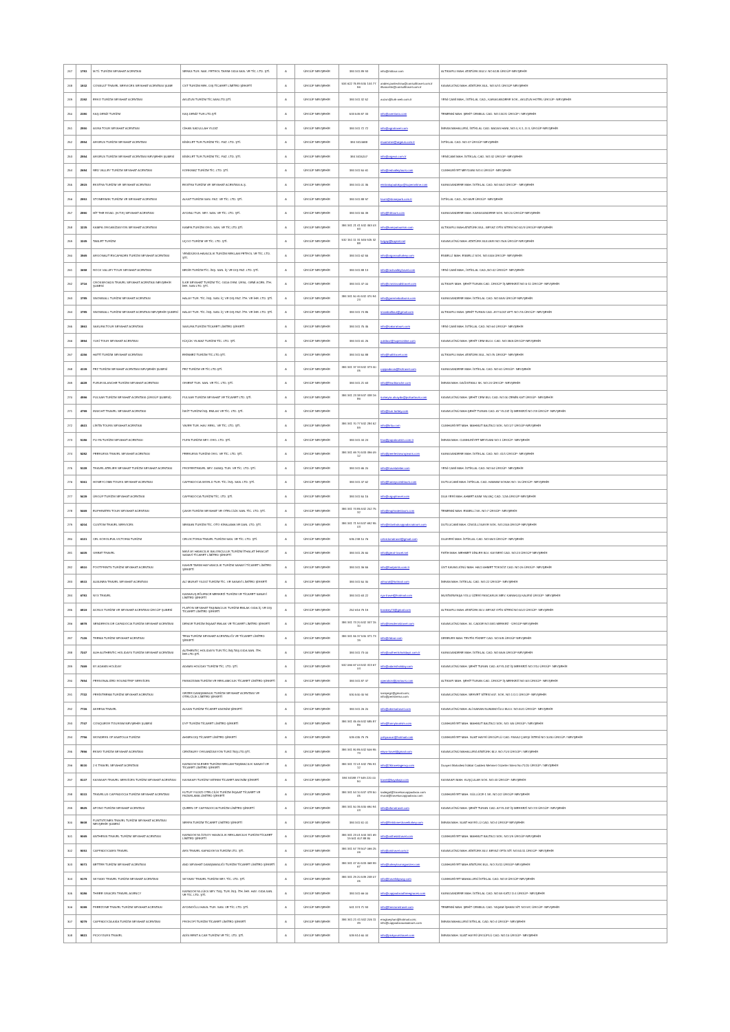| 247 | 1783 | M.T.İ. TURİZM SEYAHAT ACENTASI | SERAS TUR. NAK. PETROL TARIM GIDA SAN. VE TİC. LTD. ŞTİ. | A | ÜRGÜP NEVŞEHİR | 384 341 89 93 | info@mtitour.com | ALTIKAPILI MAH. ATATÜRK BULV. NO:51/B ÜRGÜP-NEVŞEHİR |
| 248 | 1932 | CONSULT TRAVEL SERVICES SEYAHAT ACENTASI ŞUBE | CST TURİZM REK. DIŞ TİCARET LİMİTED ŞİRKETİ | A | ÜRGÜP NEVŞEHİR | 534 622 75 89 530 144 77 56 | andrei.pantechina@consulttravel.com.tr ilhancetin@consulttravel.com.tr | KAVAKLIÖNÜ MAH. ATATÜRK BUL. NO:57/1 ÜRGÜP NEVŞEHİR |
| 249 | 2192 | ERKO TURİZM SEYAHAT ACENTASI | AKUZUN TURİZM TİC.SAN.LTD.ŞTİ. | A | ÜRGÜP NEVŞEHİR | 384 341 32 52 | auzun@turk-web.com.tr | YENİ CAMİ MAH., İSTİKLAL CAD., KARAGANDERE SOK., AKUZUN HOTEL ÜRGÜP- NEVŞEHİR |
| 250 | 2380 | KAŞ DENİZ TURİZM | KAŞ DENİZ TUR.LTD.ŞTİ | A | ÜRGÜP NEVŞEHİR | 533 549 87 33 | info@aventoria.com | TEMENNİ MAH. ŞEHİT CEMBUL CAD. NO:13/2/1 ÜRGÜP / NEVŞEHİR |
| 251 | 2550 | AGRA TOUR SEYAHAT ACENTASI | CİHAN SADULLAH YILDIZ | A | ÜRGÜP NEVŞEHİR | 384 341 72 72 | info@agratravel.com | İMRAN MAHALLESİ, İSTİKLAL CAD. BADAS HANI, NO:4, K:1, D:3, ÜRGÜP-NEVŞEHİR |
| 252 | 2554 | ARGEUS TURİZM SEYAHAT ACENTASI | BİSİKLET TUR.TURİZM TİC. PAZ. LTD. ŞTİ. | A | ÜRGÜP NEVŞEHİR | 384 3414688 | muammer@argeus.com.tr | İSTİKLAL CAD. NO:47 ÜRGÜP-NEVŞEHİR |
| 253 | 2554 | ARGEUS TURİZM SEYAHAT ACENTASI NEVŞEHİR ŞUBESİ | BİSİKLET TUR.TURİZM TİC. PAZ. LTD. ŞTİ. | A | ÜRGÜP NEVŞEHİR | 384 3415207 | info@argeus.com.tr | YENİCAMİ MAH. İSTİKLAL CAD. NO:32 ÜRGÜP -NEVŞEHİR |
| 254 | 2684 | RED VALLEY TURİZM SEYAHAT ACENTASI | KORKMAZ TURİZM TİC. LTD. ŞTİ. | A | ÜRGÜP NEVŞEHİR | 384 341 50 61 | info@redvalleytours.com | CUMHURİYET MEYDANI NO:4 ÜRGÜP -NEVŞEHİR |
| 255 | 2915 | EKSTRA TURİZM VE SEYAHAT ACENTASI | EKSTRA TURİZM VE SEYAHAT ACENTASI A.Ş. | A | ÜRGÜP NEVŞEHİR | 384 341 01 35 | ekstrakapadokya@superonline.com | KARAGANDERE MAH. İSTİKLAL CAD. NO:59/2 ÜRGÜP - NEVŞEHİR |
| 256 | 2953 | STONEPARK TURİZM VE SEYAHAT ACENTASI | ALKAT TURİZM SAN. PAZ. VE TİC. LTD. ŞTİ. | A | ÜRGÜP NEVŞEHİR | 384 341 88 97 | tours@stonepark.com.tr | İSTİKLAL CAD., NO:59/E ÜRGÜP -NEVŞEHİR |
| 257 | 2990 | HİT THE ROAD. (H.T.R) SEYAHAT ACENTASI | AYDINLI TUR. SEY. SAN. VE TİC. LTD. ŞTİ. | A | ÜRGÜP NEVŞEHİR | 384 341 55 49 | info@htrtours.com | KARAGANDERE MAH. KARAGANDERE SOK. NO:20 ÜRGÜP-NEVŞEHİR |
| 258 | 3235 | KAMPA ORGANİZASYON SEYAHAT ACENTASI | KAMPA TURİZM ORG. SAN. VE TİC.LTD.ŞTİ. | A | ÜRGÜP NEVŞEHİR | 384 341 21 41 532 453 03 63 | info@kampatourism.com | ALTIKAPILI MAH.ATATÜRK BUL. BEYAZ OFİS SİTESİ NO:51/3 ÜRGÜP-NEVŞEHİR |
| 259 | 3245 | TABLET TURİZM | UÇGO TURİZM VE TİC. LTD. ŞTİ. | A | ÜRGÜP NEVŞEHİR | 532 151 11 31 545 925 32 88 | turgay@kaynet.net | KAVAKLIÖNÜ MAH. ATATÜRK BULVARI NO:75/A ÜRGÜP-NEVŞEHİR |
| 260 | 3565 | ARGONAUT ESCAPADES TURİZM SEYAHAT ACENTASI | YENİDÜNYA HAVACILIK TURİZM REKLAM PETROL VE TİC. LTD. ŞTİ. | A | ÜRGÜP NEVŞEHİR | 384 341 62 55 | info@argonautturkey.com | ESBELLİ MAH. ESBELLİ SOK. NO:44/A ÜRGÜP- NEVŞEHİR |
| 261 | 3658 | ROCK VALLEY TOUR SEYAHAT ACENTASI | BEDİR TURİZM TİC. İNŞ. SAN. İÇ VE DIŞ PAZ. LTD. ŞTİ. | A | ÜRGÜP NEVŞEHİR | 384 341 88 13 | info@rockvalleytravel.com | YENİ CAMİ MAH., İSTİKLAL CAD.,NO:42 ÜRGÜP- NEVŞEHİR |
| 262 | 3716 | CROSSROADS TRAVEL SEYAHAT ACENTASI NEVŞEHİR ŞUBESİ | İLKE SEYAHAT TURİZM TİC. GIDA ORM. ÜRNL. GEMİ ACEN. İTH. İHR. SAN LTD. ŞTİ. | A | ÜRGÜP NEVŞEHİR | 384 341 47 00 | info@crossroadstravel.com | ALTIKAPI MAH. ŞEHİT TURAN CAD. ÜRGÜP İŞ MERKEZİ NO:5-11 ÜRGÜP- NEVŞEHİR |
| 263 | 3785 | SNOWBALL TURİZM SEYAHAT ACENTASI | HALAY TUR. TİC. İNŞ. SAN. İÇ VE DIŞ PAZ. İTH. VE İHR. LTD. ŞTİ. | A | ÜRGÜP NEVŞEHİR | 384 341 50 40 532 470 94 23 | info@goreme­balloons.com | KARAGANDERE MAH. İSTİKLAL CAD. NO:59/5 ÜRGÜP-NEVŞEHİR |
| 264 | 3785 | SNOWBALL TURİZM SEYAHAT ACENTASI NEVŞEHİR ŞUBESİ | HALAY TUR. TİC. İNŞ. SAN. İÇ VE DIŞ PAZ. İTH. VE İHR. LTD. ŞTİ. | A | ÜRGÜP NEVŞEHİR | 384 341 74 85 | snowballtour@gmail.com | ALTIKAPILI MAH. ŞEHİT TURAN CAD. AYYILDIZ APT. NO:7/5 ÜRGÜP- NEVŞEHİR |
| 265 | 3863 | SAKURA TOUR SEYAHAT ACENTASI | SAKURA TURİZM TİCARET LİMİTED ŞİRKETİ | A | ÜRGÜP NEVŞEHİR | 384 341 75 45 | info@sakuratours.com | YENİ CAMİ MAH. İSTİKLAL CAD. NO:64 ÜRGÜP- NEVŞEHİR |
| 266 | 3894 | YUKİ TOUR SEYAHAT ACENTASI | KÜÇÜK YILMAZ TURİZM TİC. LTD. ŞTİ. | A | ÜRGÜP NEVŞEHİR | 384 341 61 25 | yukitour@superonline.com | KAVAKLIÖNÜ MAH. ŞEHİT CEM BULV. CAD. NO:38/A ÜRGÜP-NEVŞEHİR |
| 267 | 4156 | HATTİ TURİZM SEYAHAT ACENTASI | ERİNMEZ TURİZM TİC.LTD.ŞTİ. | A | ÜRGÜP NEVŞEHİR | 384 341 50 88 | info@hattitravel.com | ALTIKAPILI MAH. ATATÜRK BUL. NO:75 ÜRGÜP- NEVŞEHİR |
| 268 | 4339 | FEZ TURİZM SEYAHAT ACENTASI NEVŞEHİR ŞUBESİ | FEZ TURİZM VE TİC.LTD.ŞTİ. | A | ÜRGÜP NEVŞEHİR | 384 341 37 33 532 373 40 05 | cappadocia@feztravel.com | KARAGANDERE MAH. İSTİKLAL CAD. NO:61 ÜRGÜP- NEVŞEHİR |
| 269 | 4428 | FLEUR BLANCHE TURİZM SEYAHAT ACENTASI | ORIENT TUR. SAN. VE TİC. LTD. ŞTİ. | A | ÜRGÜP NEVŞEHİR | 384 341 21 63 | info@fleurblanche.com | İMRAN MAH. DAĞISTANLI SK. NO:24 ÜRGÜP- NEVŞEHİR |
| 270 | 4596 | PULSAR TURİZM SEYAHAT ACENTASI (ÜRGÜP ŞUBESİ) | PULSAR TURİZM SEYAHAT VE TİCARET LTD. ŞTİ. | A | ÜRGÜP NEVŞEHİR | 384 341 23 38 537 438 16 86 | sumeyra.ulcayda@pulsartours.com | KAVAKLIÖNÜ MAH. ŞEHİT CEM BUL CAD. NO:30 ZEMİN KAT ÜRGÜP- NEVŞEHİR |
| 271 | 4799 | INSIGHT TRAVEL SEYAHAT ACENTASI | İSKİT TURİZM İNŞ. EMLAK VE TİC. LTD. ŞTİ. | A | ÜRGÜP NEVŞEHİR | | info@sun-turkey.com | KAVAKLIÖNÜ MAH.ŞEHİT TURAN CAD. AY YILDIZ İŞ MERKEZİ NO:7/8 ÜRGÜP -NEVŞEHİR |
| 272 | 4923 | LİRİTA TOURS SEYAHAT ACENTASI | YAVER TUR. HAV. REKL. VE TİC. LTD. ŞTİ. | A | ÜRGÜP NEVŞEHİR | 384 341 70 77 532 284 52 59 | info@lirita.com | CUMHURİYET MAH. MAHMUT BALTACI SOK. NO:1/7 ÜRGÜP-NEVŞEHİR |
| 273 | 5186 | PU-PA TURİZM SEYAHAT ACENTASI | PUPA TURİZM SEY. ORG. LTD. ŞTİ. | A | ÜRGÜP NEVŞEHİR | 384 341 44 24 | hsa@pupatourism.com.tr | İMRAN MAH. CUMHURİYET MEYDANI NO:1 ÜRGÜP- NEVŞEHİR |
| 274 | 5282 | PEERLESS TRAVEL SEYAHAT ACENTASI | PEERLESS TURİZM ORG. VE TİC. LTD. ŞTİ. | A | ÜRGÜP NEVŞEHİR | 384 341 69 70 533 496 09 12 | info@peerlesseuropeans.com | KARAGANDERE MAH. İSTİKLAL CAD. NO: 41/1 ÜRGÜP- NEVŞEHİR |
| 275 | 5328 | TRAVEL ATELIER SEYAHAT TURİZM SEYAHAT ACENTASI | PROPERTRAVEL SEY. DANIŞ. TUR. VE TİC. LTD. ŞTİ. | A | ÜRGÜP NEVŞEHİR | 384 341 65 20 | info@travelatelier.com | YENİ CAMİ MAH. İSTİKLAL CAD. NO:54 ÜRGÜP- NEVŞEHİR |
| 276 | 5361 | HONEYCOMB TOURS SEYAHAT ACENTASI | CAPPADOCIA WORLD TUR. TİC. İNŞ. SAN. LTD. ŞTİ. | A | ÜRGÜP NEVŞEHİR | 384 341 47 62 | info@honeycombtours.com | DUTLUCAMİ MAH. İSTİKLAL CAD. HAMAM SOKAK NO: 15 ÜRGÜP- NEVŞEHİR |
| 277 | 5439 | ÜRGÜP TURİZM SEYAHAT ACENTASI | CAPPADOCIA TURİZM TİC. LTD. ŞTİ. | A | ÜRGÜP NEVŞEHİR | 384 341 50 15 | info@urguptravel.com | DUA YERİ MAH. AHMET ASIM YALVAÇ CAD. 12/A ÜRGÜP-NEVŞEHİR |
| 278 | 5469 | EUPHRATES TOUR SEYAHAT ACENTASI | ÇAKIR TURİZM SEYAHAT VE OTELCİLİK SAN. TİC. LTD. ŞTİ. | A | ÜRGÜP NEVŞEHİR | 384 341 74 85 532 202 75 32 | info@euphratestours.com | TEMENNİ MAH. ESBELLİ SK. NO:7 ÜRGÜP- NEVŞEHİR |
| 279 | 6204 | CUSTOM TRAVEL SERVICES | SEKBAN TURİZM TİC. OTO KİRALAMA VE DAN. LTD. ŞTİ. | A | ÜRGÜP NEVŞEHİR | 384 341 71 94 537 692 95 03 | info@istanbulcappadociatours.com | DUTLUCAMİ MAH. CİNGİLLİ BAYIR SOK. NO:24/A ÜRGÜP-NEVŞEHİR |
| 280 | 6321 | CEL KOROLEVA VICTORIA TURİZM | CELVICTORIA TRAVEL TURİZM SAN. VE TİC. LTD. ŞTİ. | A | ÜRGÜP NEVŞEHİR | 535 238 10 76 | celvictoriatravel@gmail.com | DUAYERİ MAH. İSTİKLAL CAD. NO:59/3 ÜRGÜP- NEVŞEHİR |
| 281 | 6405 | GREAT TRAVEL | MAVİ AY HAVACILIK BALONCULUK TURİZM İTHALAT İHRACAT SANAYİ TİCARET LİMİTED ŞİRKETİ | A | ÜRGÜP NEVŞEHİR | 384 341 25 60 | info@great-travel.net | FATİH MAH. MEHMET DİNLER BLV. KAYSERİ CAD. NO:23 ÜRGÜP NEVŞEHİR |
| 282 | 6510 | FOOTPRINTS TURİZM SEYAHAT ACENTASI | KAHVE TARIM HAYVANCILIK TURİZM SANAYİ TİCARET LİMİTED ŞİRKETİ | A | ÜRGÜP NEVŞEHİR | 384 341 36 55 | info@footprints.com.tr | ÜST KAVAKLIÖNÜ MAH. HACI AHMET TOKSÖZ CAD. NO:26 ÜRGÜP- NEVŞEHİR |
| 283 | 6533 | ALBUNEA TRAVEL SEYAHAT ACENTASI | ALİ MURAT YILDIZ TURİZM TİC. VE SANAYİ LİMİTED ŞİRKETİ | A | ÜRGÜP NEVŞEHİR | 384 341 50 30 | almurat@hotmail.com | İMRAN MAH. İSTİKLAL CAD. NO:22 ÜRGÜP- NEVŞEHİR |
| 284 | 6783 | NYX TRAVEL | KARAKUŞ EĞLENCE MERKEZİ TURİZM VE TİCARET SANAYİ LİMİTED ŞİRKETİ | A | ÜRGÜP NEVŞEHİR | 384 341 63 22 | nyx-travel@hotmail.com | MUSTAFAPAŞA YOLU ÜZERİ PANCARLIK MEV. KARAKUŞ KALESİ ÜRGÜP- NEVŞEHİR |
| 285 | 6819 | ACRUX TURİZM VE SEYAHAT ACENTASI ÜRGÜP ŞUBESİ | PLATON SEYAHAT TAŞIMACILIK TURİZM EMLAK GIDA İÇ VE DIŞ TİCARET LİMİTED ŞİRKETİ | A | ÜRGÜP NEVŞEHİR | 252 616 79 19 | borakey74@gmail.com | ALTIKAPILI MAH. ATATÜRK BLV. BEYAZ OFİS SİTESİ NO:51/2 ÜRGÜP- NEVŞEHİR |
| 286 | 6878 | SENDEROS DE CAPADOCIA TURİZM SEYAHAT ACENTASI | DENGE TURİZM İNŞAAT EMLAK VE TİCARET LİMİTED ŞİRKETİ | A | ÜRGÜP NEVŞEHİR | 384 341 73 20 532 347 15 10 | info@senderostravel.com | KAVAKLIÖNÜ MAH. 34. CADDE NO:38/1 MERKEZ - ÜRGÜP-NEVŞEHİR |
| 287 | 7126 | TREMA TURİZM SEYAHAT ACENTASI | TESA TURİZM SEYAHAT ACENTALIĞI VE TİCARET LİMİTED ŞİRKETİ | A | ÜRGÜP NEVŞEHİR | 384 341 55 37 530 371 73 19 | info@rtdour.com | DERELER MAH. TEVFİK FİKRET CAD. NO:9/B ÜRGÜP NEVŞEHİR |
| 288 | 7247 | AUH AUTHENTIC HOLIDAYS TURİZM SEYAHAT ACENTASI | AUTHENTIC HOLIDAYS TUR.TİC.İNŞ.TAŞ.GIDA SAN. İTH. İHR.LTD.ŞTİ. | A | ÜRGÜP NEVŞEHİR | 384 341 73 00 | info@authenticholidays.com.tr | KARAGANDERE MAH. İSTİKLAL CAD. NO:59/A ÜRGÜP-NEVŞEHİR |
| 289 | 7469 | BY ADAMS HOLİDAY | ADAMS HOLİDAY TURİZM TİC. LTD. ŞTİ. | A | ÜRGÜP NEVŞEHİR | 532 066 67 04 532 413 67 04 | info@adamsholiday.com | KAVAKLIÖNÜ MAH. ŞEHİT TURAN CAD. AYYILDIZ İŞ MERKEZİ NO:7/10 ÜRGÜP- NEVŞEHİR |
| 290 | 7654 | PERSONALIZED ROUNDTRIP SERVİCES | PARADİGMA TURİZM VE REKLAMCILIK TİCARET LİMİTED ŞİRKETİ | A | ÜRGÜP NEVŞEHİR | 384 341 87 47 | operation@protours.com | ALTIKAPI MAH. ŞEHİT TURAN CAD. ÜRGÜP İŞ MERKEZİ NO:5/3 ÜRGÜP- NEVŞEHİR |
| 291 | 7722 | PERİSTREMA TURİZM SEYAHAT ACENTASI | GEZER DANIŞMANLIK TURİZM SEYAHAT ACENTASI VE OTELCİLİK LİMİTED ŞİRKETİ | A | ÜRGÜP NEVŞEHİR | 530 540 40 94 | saniyegz@gmail.com; info@peristrema.com | KAVAKLIÖNÜ MAH. SERVET SİTESİ 637. SOK. NO:1 D:1 ÜRGÜP- NEVŞEHİR |
| 292 | 7726 | AKRESA TRAVEL | ALKAN TURİZM TİCARET ANONİM ŞİRKETİ | A | ÜRGÜP NEVŞEHİR | 384 341 26 20 | info@akresatravel.com | KAVAKLIÖNÜ MAH. ALİ BARAN NUMANOĞLU BULV. NO:40/1 ÜRGÜP- NEVŞEHİR |
| 293 | 7747 | CONQUEOR TOURISM NEVŞEHİR ŞUBESİ | DYF TURİZM TİCARET LİMİTED ŞİRKETİ | A | ÜRGÜP NEVŞEHİR | 384 341 45 46 532 585 87 86 | info@funnytourism.com | CUMHURİYET MAH. MAHMUT BALTACI SOK. NO: 5/5 ÜRGÜP / NEVŞEHİR |
| 294 | 7756 | WONDERS OF ANATOLIA TURİZM | AHSEN DIŞ TİCARET LİMİTED ŞİRKETİ | A | ÜRGÜP NEVŞEHİR | 539 435 79 79 | yahyaacar@hotmail.com | CUMHURİYET MAH. SUAT HAYRİ ÜRGÜPLÜ CAD. PASAJ ÇARŞI İSTESİ NO:10/30 ÜRGÜP / NEVŞEHİR |
| 295 | 7896 | EKWO TURİZM SEYAHAT ACENTASI | CENTAURY ORGANİZASYON TURZ.TAŞ.LTD.ŞTİ. | A | ÜRGÜP NEVŞEHİR | 384 341 80 85 532 506 95 73 | ekwo-travel@gmail.com | KAVAKLIÖNÜ MAHALLESİ ATATÜRK BLV. NO:71/4 ÜRGÜP / NEVŞEHİR |
| 296 | 8030 | 2 K TRAVEL SEYAHAT ACENTASI | KAPADOKYA ESER TURİZM REKLAM TAŞIMACILIK SANAYİ VE TİCARET LİMİTED ŞİRKETİ | A | ÜRGÜP NEVŞEHİR | 384 341 72 01 532 795 91 12 | info@2ktravelagency.com | Duayeri Mahallesi İstiklal Caddesi Mehmet Güzeller Sitesi No:71/20 ÜRGÜP / NEVŞEHİR |
| 297 | 8137 | KAYAKAPI TRAVEL SERVİCES TURİZM SEYAHAT ACENTASI | KAYAKAPI TURİZM YATIRIM TİCARET ANONİM ŞİRKETİ | A | ÜRGÜP NEVŞEHİR | 384 34188 77 549 220 00 50 | travel@kayakapi.com | KAYAKAPI MAH. KUŞÇULAR SOK. NO:43 ÜRGÜP- NEVŞEHİR |
| 298 | 8333 | TRAVELUX CAPPADOCIA TURİZM SEYAHAT ACENTASI | KUTUP YILDIZI OTELCİLİK TURİZM İNŞAAT TİCARET VE PAZARLAMA LİMİTED ŞİRKETİ | A | ÜRGÜP NEVŞEHİR | 384 341 54 10 537 478 50 05 | sadegul@traveluxcappadocia.com murat@traveluxcappadocia.com | CUMHURİYET MAH. GÜLLÜCE-1 SK. NO:2/2 ÜRGÜP-NEVŞEHİR |
| 299 | 8525 | AFONO TURİZM SEYAHAT ACENTASI | QUEEN OF CAPPADOCIA TURİZM LİMİTED ŞİRKETİ | A | ÜRGÜP NEVŞEHİR | 384 341 50 35 530 690 94 03 | info@afonotravel.com | KAVAKLIÖNÜ MAH. ŞEHİT TURAN CAD. AYYILDIZ İŞ MERKEZİ NO:7/3 ÜRGÜP- NEVŞEHİR |
| 300 | 8608 | FLINTSTONES TRAVEL TURİZM SEYAHAT ACENTASI NEVŞEHİR ŞUBESİ | SERPA TURİZM TİCARET LİMİTED ŞİRKETİ | A | ÜRGÜP NEVŞEHİR | 384 341 51 01 | info@flintstonestravelturkey.com | İMRAN MAH. SUAT HAYRİ LÜ CAD. NO:4 ÜRGÜP NEVŞEHİR |
| 301 | 9065 | ANTHESIS TRAVEL TURİZM SEYAHAT ACENTASI | KAPADOKYA ÖZSOY HAVACILIK REKLAMCILIK TURİZM TİCARET LİMİTED ŞİRKETİ | A | ÜRGÜP NEVŞEHİR | 384 341 23 01 544 341 69 19 541 407 88 80 | info@anthesistravel.com | CUMHURİYET MAH. MAHMUT BALTACI SOK. NO:1/9 ÜRGÜP-NEVŞEHİR |
| 302 | 9053 | CAPPADOCIARS TRAVEL | ARS TRAVEL KAPADOKYA TURİZM LTD. ŞTİ. | A | ÜRGÜP NEVŞEHİR | 384 341 57 78 507 066 25 06 | info@arstravel.com.tr | KAVAKLIÖNÜ MAH. ATATÜRK BLV. BEYAZ OFİS SİT. NO:51/11 ÜRGÜP- NEVŞEHİR |
| 303 | 9073 | BETTER TURİZM SEYAHAT ACENTASI | AND SEYAHAT DANIŞMANLIĞI TURİZM TİCARET LİMİTED ŞİRKETİ | A | ÜRGÜP NEVŞEHİR | 384 341 47 40 533 468 99 67 | info@turkeytourorganizer.com | CUMHURİYET MAH ATATÜRK BUL. NO:70/11 ÜRGÜP-NEVŞEHİR |
| 304 | 9179 | SKYWAY TRAVEL TURİZM SEYAHAT ACENTASI | SKYWAY TRAVEL TURİZM SEY. TİC. LTD. ŞTİ. | A | ÜRGÜP NEVŞEHİR | 384 341 29 20 539 248 07 05 | info@travelskyway.com | CUMHURİYET MAHALLESİ İSTİKLAL CAD. NO:8 ÜRGÜP-NEVŞEHİR |
| 305 | 9186 | THREE GRACES TRAVEL AGENCY | KAPADOKYA LÜKS SEY. TAŞ. TUR. İNŞ. İTH. İHR. HAY. GIDA SAN. VE TİC. LTD. ŞTİ. | A | ÜRGÜP NEVŞEHİR | 384 341 66 00 | info@cappadociathreegraces.com | KARAGANDERE MAH. İSTİKLAL CAD. NO:59 KAT:2 D:4 ÜRGÜP- NEVŞEHİR |
| 306 | 9199 | FREEZONE TRAVEL TURİZM SEYAHAT ACENTASI | AYDINOĞLU HAVA. TUR. SAN. VE TİC. LTD. ŞTİ. | A | ÜRGÜP NEVŞEHİR | 541 374 71 93 | info@freezonetravel.com | TEMENNİ MAH. ŞEHİT CEMBUL CAD. YAŞAM İŞHANI SİT. NO:9/C ÜRGÜP- NEVŞEHİR |
| 307 | 9279 | CAPPADOCİA ASİA TURİZM SEYAHAT ACENTASI | PROKOPİ TURİZM TİCARET LİMİTED ŞİRKETİ | A | ÜRGÜP NEVŞEHİR | 384 341 21 41 532 205 11 49 | eroglueyhan@hotmail.com; info@cappadociaasiatours.com | İMRAN MAHALLESİ İSTİKLAL CAD. NO:4 ÜRGÜP- NEVŞEHİR |
| 308 | 9823 | PICKYOURS TRAVEL | ADİS RENT A CAR TURİZM VE TİC. LTD. ŞTİ. | A | ÜRGÜP NEVŞEHİR | 539 914 60 44 | info@pickyourstravel.com | İMRAN MAH. SUAT HAYRİ ÜRGÜPLÜ CAD. NO:15 ÜRGÜP- NEVŞEHİR |